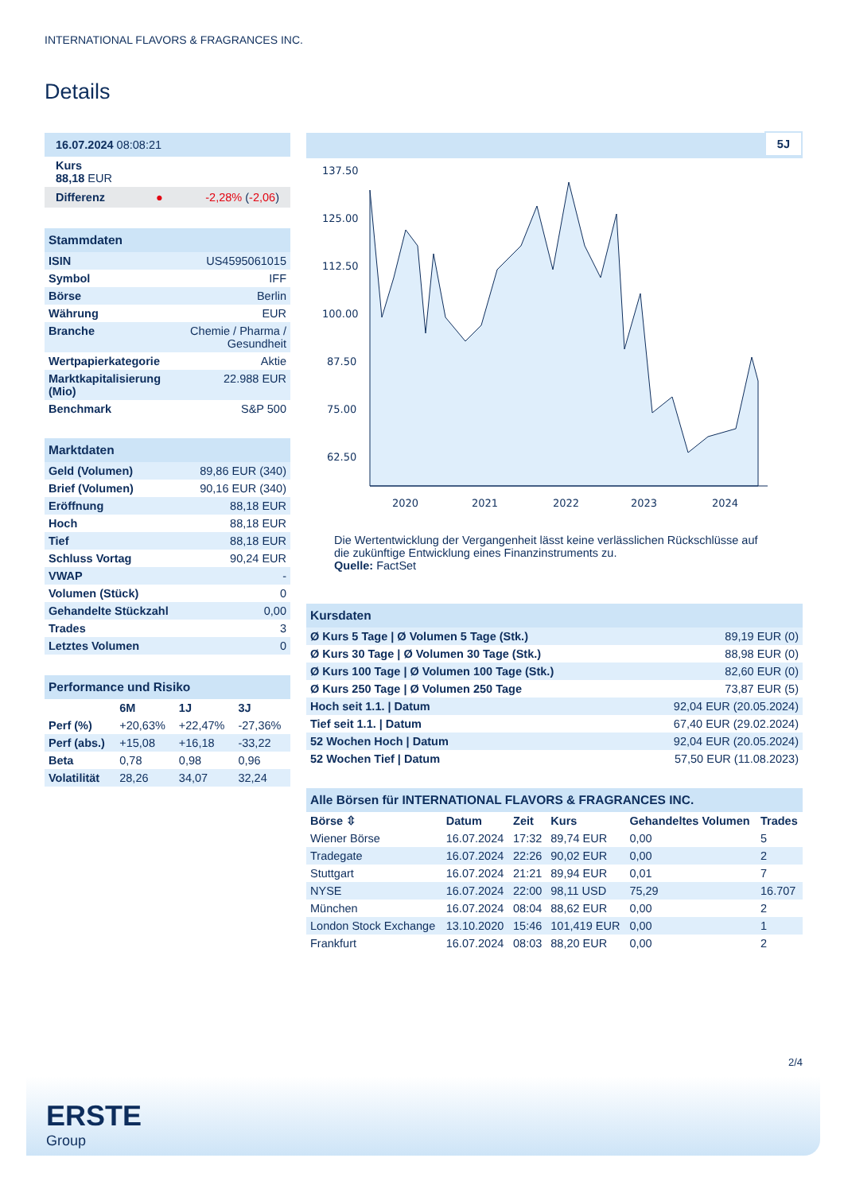INTERNATIONAL FLAVORS & FRAGRANCES INC.
Details
| 16.07.2024 08:08:21 |
| Kurs 88,18 EUR |
| Differenz ● -2,28% ( -2,06 ) |
| Stammdaten | |
| ISIN | US4595061015 |
| Symbol | IFF |
| Börse | Berlin |
| Währung | EUR |
| Branche | Chemie / Pharma / Gesundheit |
| Wertpapierkategorie | Aktie |
| Marktkapitalisierung (Mio) | 22.988 EUR |
| Benchmark | S&P 500 |
| Marktdaten | |
| Geld (Volumen) | 89,86 EUR (340) |
| Brief (Volumen) | 90,16 EUR (340) |
| Eröffnung | 88,18 EUR |
| Hoch | 88,18 EUR |
| Tief | 88,18 EUR |
| Schluss Vortag | 90,24 EUR |
| VWAP | - |
| Volumen (Stück) | 0 |
| Gehandelte Stückzahl | 0,00 |
| Trades | 3 |
| Letztes Volumen | 0 |
| Performance und Risiko | | | |
| | 6M | 1J | 3J |
| Perf (%) | +20,63% | +22,47% | -27,36% |
| Perf (abs.) | +15,08 | +16,18 | -33,22 |
| Beta | 0,78 | 0,98 | 0,96 |
| Volatilität | 28,26 | 34,07 | 32,24 |
5J
137.50
125.00
112.50
100.00
87.50
75.00
62.50
2020
2021
2022
2023
2024
Die Wertentwicklung der Vergangenheit lässt keine verlässlichen Rückschlüsse auf die zukünftige Entwicklung eines Finanzinstruments zu.
Quelle: FactSet
| Kursdaten | |
| Ø Kurs 5 Tage / Ø Volumen 5 Tage (Stk.) | 89,19 EUR (0) |
| Ø Kurs 30 Tage / Ø Volumen 30 Tage (Stk.) | 88,98 EUR (0) |
| Ø Kurs 100 Tage / Ø Volumen 100 Tage (Stk.) | 82,60 EUR (0) |
| Ø Kurs 250 Tage / Ø Volumen 250 Tage | 73,87 EUR (5) |
| Hoch seit 1.1. / Datum | 92,04 EUR (20.05.2024) |
| Tief seit 1.1. / Datum | 67,40 EUR (29.02.2024) |
| 52 Wochen Hoch / Datum | 92,04 EUR (20.05.2024) |
| 52 Wochen Tief / Datum | 57,50 EUR (11.08.2023) |
| Alle Börsen für INTERNATIONAL FLAVORS & FRAGRANCES INC. | | | | | |
| Börse ⇳ | Datum | Zeit | Kurs | Gehandeltes Volumen | Trades |
| Wiener Börse | 16.07.2024 | 17:32 | 89,74 EUR | 0,00 | 5 |
| Tradegate | 16.07.2024 | 22:26 | 90,02 EUR | 0,00 | 2 |
| Stuttgart | 16.07.2024 | 21:21 | 89,94 EUR | 0,01 | 7 |
| NYSE | 16.07.2024 | 22:00 | 98,11 USD | 75,29 | 16.707 |
| München | 16.07.2024 | 08:04 | 88,62 EUR | 0,00 | 2 |
| London Stock Exchange | 13.10.2020 | 15:46 | 101,419 EUR | 0,00 | 1 |
| Frankfurt | 16.07.2024 | 08:03 | 88,20 EUR | 0,00 | 2 |
2/4
ERSTE
Group